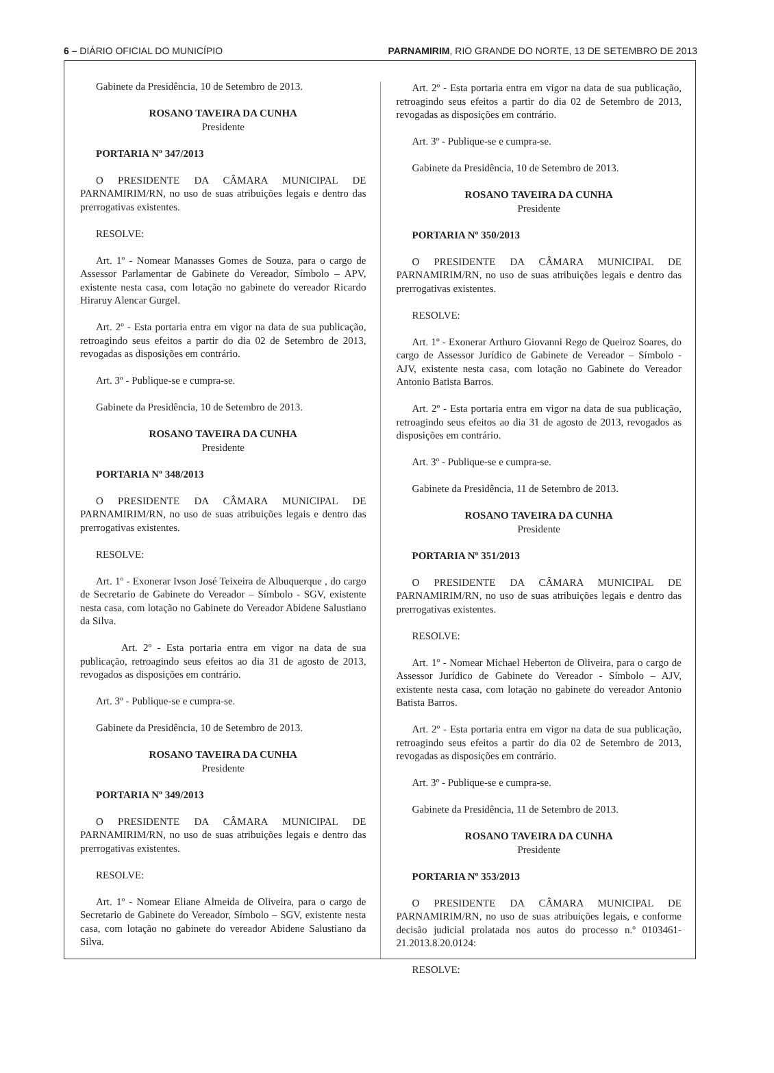6 – DIÁRIO OFICIAL DO MUNICÍPIO PARNAMIRIM, RIO GRANDE DO NORTE, 13 DE SETEMBRO DE 2013
Gabinete da Presidência, 10 de Setembro de 2013.
ROSANO TAVEIRA DA CUNHA
Presidente
PORTARIA Nº 347/2013
O PRESIDENTE DA CÂMARA MUNICIPAL DE PARNAMIRIM/RN, no uso de suas atribuições legais e dentro das prerrogativas existentes.
RESOLVE:
Art. 1º - Nomear Manasses Gomes de Souza, para o cargo de Assessor Parlamentar de Gabinete do Vereador, Símbolo – APV, existente nesta casa, com lotação no gabinete do vereador Ricardo Hiraruy Alencar Gurgel.
Art. 2º - Esta portaria entra em vigor na data de sua publicação, retroagindo seus efeitos a partir do dia 02 de Setembro de 2013, revogadas as disposições em contrário.
Art. 3º - Publique-se e cumpra-se.
Gabinete da Presidência, 10 de Setembro de 2013.
ROSANO TAVEIRA DA CUNHA
Presidente
PORTARIA Nº 348/2013
O PRESIDENTE DA CÂMARA MUNICIPAL DE PARNAMIRIM/RN, no uso de suas atribuições legais e dentro das prerrogativas existentes.
RESOLVE:
Art. 1º - Exonerar Ivson José Teixeira de Albuquerque , do cargo de Secretario de Gabinete do Vereador – Símbolo - SGV, existente nesta casa, com lotação no Gabinete do Vereador Abidene Salustiano da Silva.
Art. 2º - Esta portaria entra em vigor na data de sua publicação, retroagindo seus efeitos ao dia 31 de agosto de 2013, revogados as disposições em contrário.
Art. 3º - Publique-se e cumpra-se.
Gabinete da Presidência, 10 de Setembro de 2013.
ROSANO TAVEIRA DA CUNHA
Presidente
PORTARIA Nº 349/2013
O PRESIDENTE DA CÂMARA MUNICIPAL DE PARNAMIRIM/RN, no uso de suas atribuições legais e dentro das prerrogativas existentes.
RESOLVE:
Art. 1º - Nomear Eliane Almeida de Oliveira, para o cargo de Secretario de Gabinete do Vereador, Símbolo – SGV, existente nesta casa, com lotação no gabinete do vereador Abidene Salustiano da Silva.
Art. 2º - Esta portaria entra em vigor na data de sua publicação, retroagindo seus efeitos a partir do dia 02 de Setembro de 2013, revogadas as disposições em contrário.
Art. 3º - Publique-se e cumpra-se.
Gabinete da Presidência, 10 de Setembro de 2013.
ROSANO TAVEIRA DA CUNHA
Presidente
PORTARIA Nº 350/2013
O PRESIDENTE DA CÂMARA MUNICIPAL DE PARNAMIRIM/RN, no uso de suas atribuições legais e dentro das prerrogativas existentes.
RESOLVE:
Art. 1º - Exonerar Arthuro Giovanni Rego de Queiroz Soares, do cargo de Assessor Jurídico de Gabinete de Vereador – Símbolo - AJV, existente nesta casa, com lotação no Gabinete do Vereador Antonio Batista Barros.
Art. 2º - Esta portaria entra em vigor na data de sua publicação, retroagindo seus efeitos ao dia 31 de agosto de 2013, revogados as disposições em contrário.
Art. 3º - Publique-se e cumpra-se.
Gabinete da Presidência, 11 de Setembro de 2013.
ROSANO TAVEIRA DA CUNHA
Presidente
PORTARIA Nº 351/2013
O PRESIDENTE DA CÂMARA MUNICIPAL DE PARNAMIRIM/RN, no uso de suas atribuições legais e dentro das prerrogativas existentes.
RESOLVE:
Art. 1º - Nomear Michael Heberton de Oliveira, para o cargo de Assessor Jurídico de Gabinete do Vereador - Símbolo – AJV, existente nesta casa, com lotação no gabinete do vereador Antonio Batista Barros.
Art. 2º - Esta portaria entra em vigor na data de sua publicação, retroagindo seus efeitos a partir do dia 02 de Setembro de 2013, revogadas as disposições em contrário.
Art. 3º - Publique-se e cumpra-se.
Gabinete da Presidência, 11 de Setembro de 2013.
ROSANO TAVEIRA DA CUNHA
Presidente
PORTARIA Nº 353/2013
O PRESIDENTE DA CÂMARA MUNICIPAL DE PARNAMIRIM/RN, no uso de suas atribuições legais, e conforme decisão judicial prolatada nos autos do processo n.º 0103461-21.2013.8.20.0124:
RESOLVE: